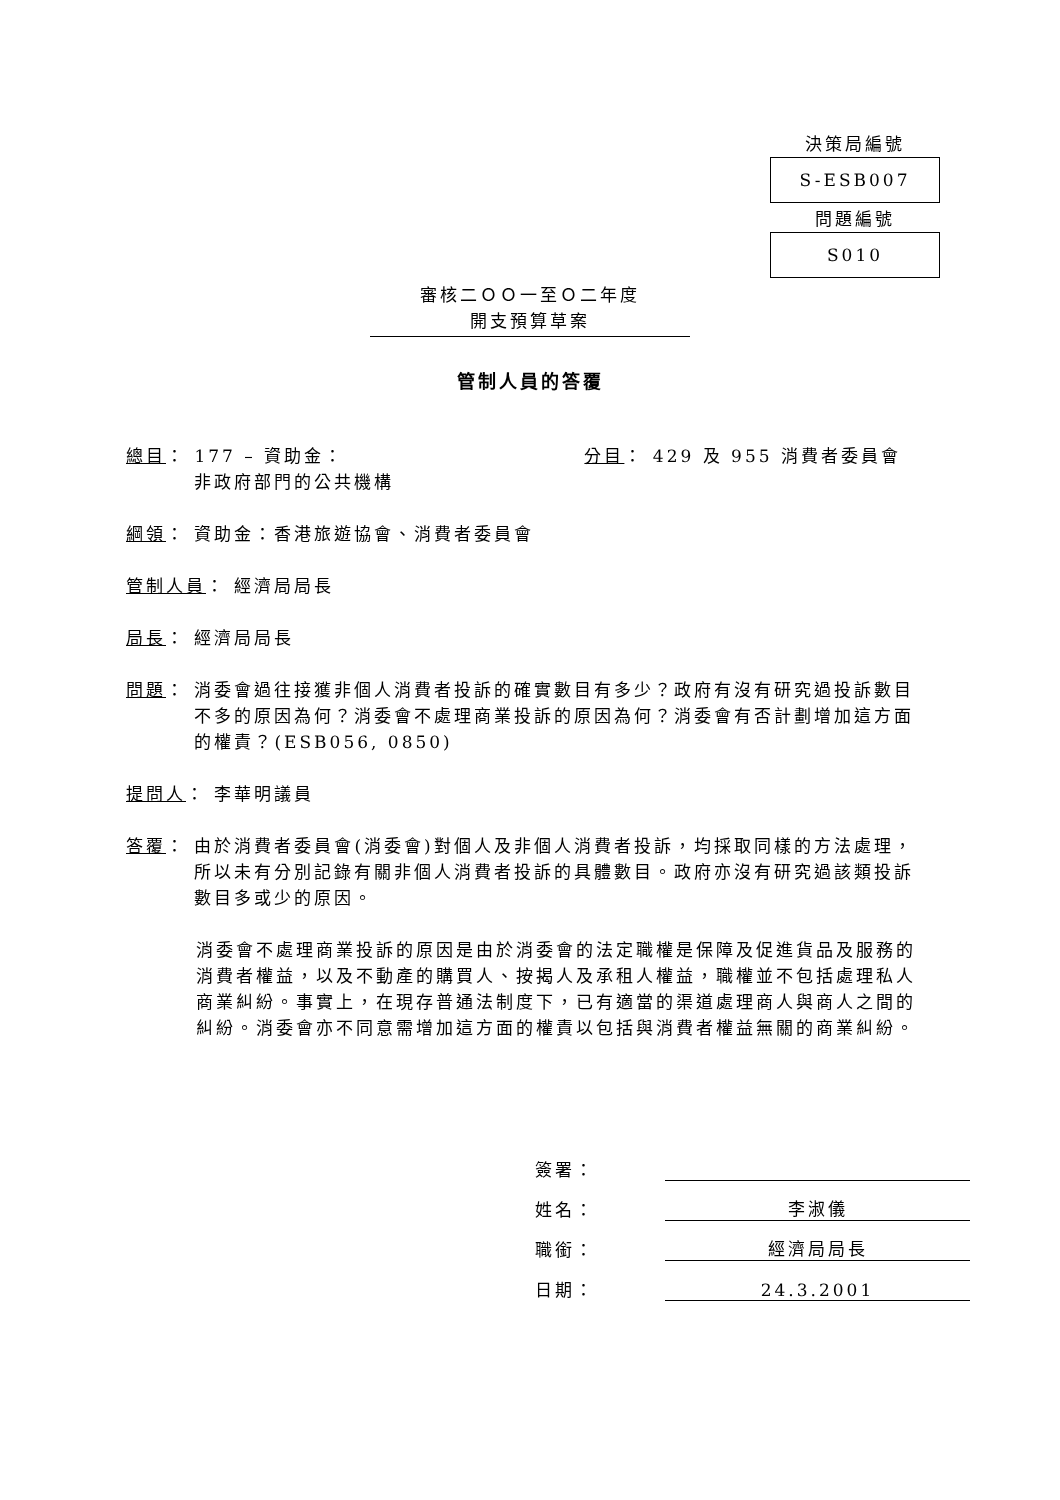決策局編號
S-ESB007
問題編號
S010
審核二ＯＯ一至Ｏ二年度
開支預算草案
管制人員的答覆
總目： 177 – 資助金：
非政府部門的公共機構 分目： 429 及 955 消費者委員會
綱領 ： 資助金：香港旅遊協會、消費者委員會
管制人員 ： 經濟局局長
局長 ： 經濟局局長
問題： 消委會過往接獲非個人消費者投訴的確實數目有多少？政府有沒有研究過投訴數目不多的原因為何？消委會不處理商業投訴的原因為何？消委會有否計劃增加這方面的權責？(ESB056, 0850)
提問人 ： 李華明議員
答覆： 由於消費者委員會(消委會)對個人及非個人消費者投訴，均採取同樣的方法處理，所以未有分別記錄有關非個人消費者投訴的具體數目。政府亦沒有研究過該類投訴數目多或少的原因。
消委會不處理商業投訴的原因是由於消委會的法定職權是保障及促進貨品及服務的消費者權益，以及不動產的購買人、按揭人及承租人權益，職權並不包括處理私人商業糾紛。事實上，在現存普通法制度下，已有適當的渠道處理商人與商人之間的糾紛。消委會亦不同意需增加這方面的權責以包括與消費者權益無關的商業糾紛。
簽署：
姓名： 李淑儀
職銜： 經濟局局長
日期： 24.3.2001